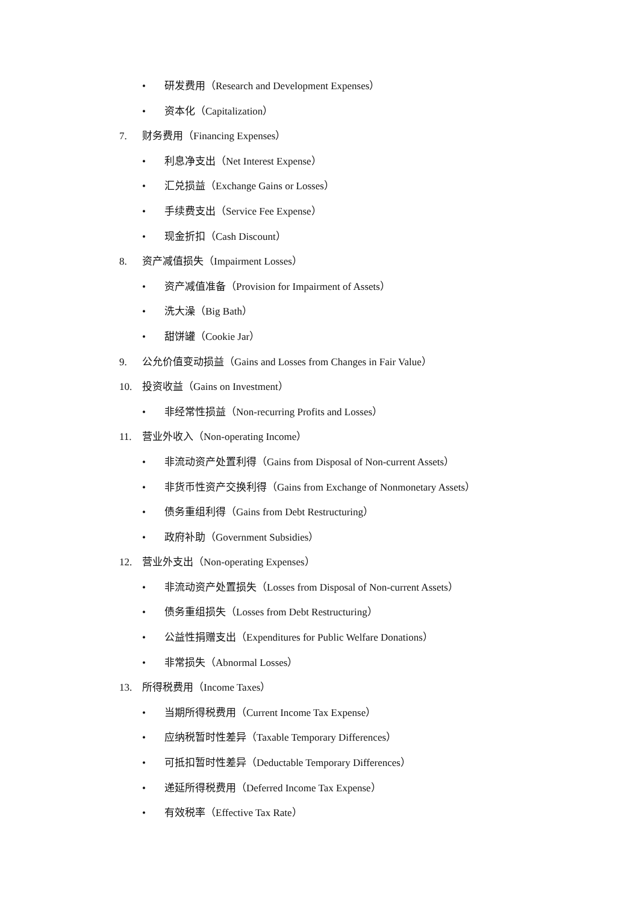• 研发费用（Research and Development Expenses）
• 资本化（Capitalization）
7. 财务费用（Financing Expenses）
• 利息净支出（Net Interest Expense）
• 汇兑损益（Exchange Gains or Losses）
• 手续费支出（Service Fee Expense）
• 现金折扣（Cash Discount）
8. 资产减值损失（Impairment Losses）
• 资产减值准备（Provision for Impairment of Assets）
• 洗大澡（Big Bath）
• 甜饼罐（Cookie Jar）
9. 公允价值变动损益（Gains and Losses from Changes in Fair Value）
10. 投资收益（Gains on Investment）
• 非经常性损益（Non-recurring Profits and Losses）
11. 营业外收入（Non-operating Income）
• 非流动资产处置利得（Gains from Disposal of Non-current Assets）
• 非货币性资产交换利得（Gains from Exchange of Nonmonetary Assets）
• 债务重组利得（Gains from Debt Restructuring）
• 政府补助（Government Subsidies）
12. 营业外支出（Non-operating Expenses）
• 非流动资产处置损失（Losses from Disposal of Non-current Assets）
• 债务重组损失（Losses from Debt Restructuring）
• 公益性捐赠支出（Expenditures for Public Welfare Donations）
• 非常损失（Abnormal Losses）
13. 所得税费用（Income Taxes）
• 当期所得税费用（Current Income Tax Expense）
• 应纳税暂时性差异（Taxable Temporary Differences）
• 可抵扣暂时性差异（Deductable Temporary Differences）
• 递延所得税费用（Deferred Income Tax Expense）
• 有效税率（Effective Tax Rate）